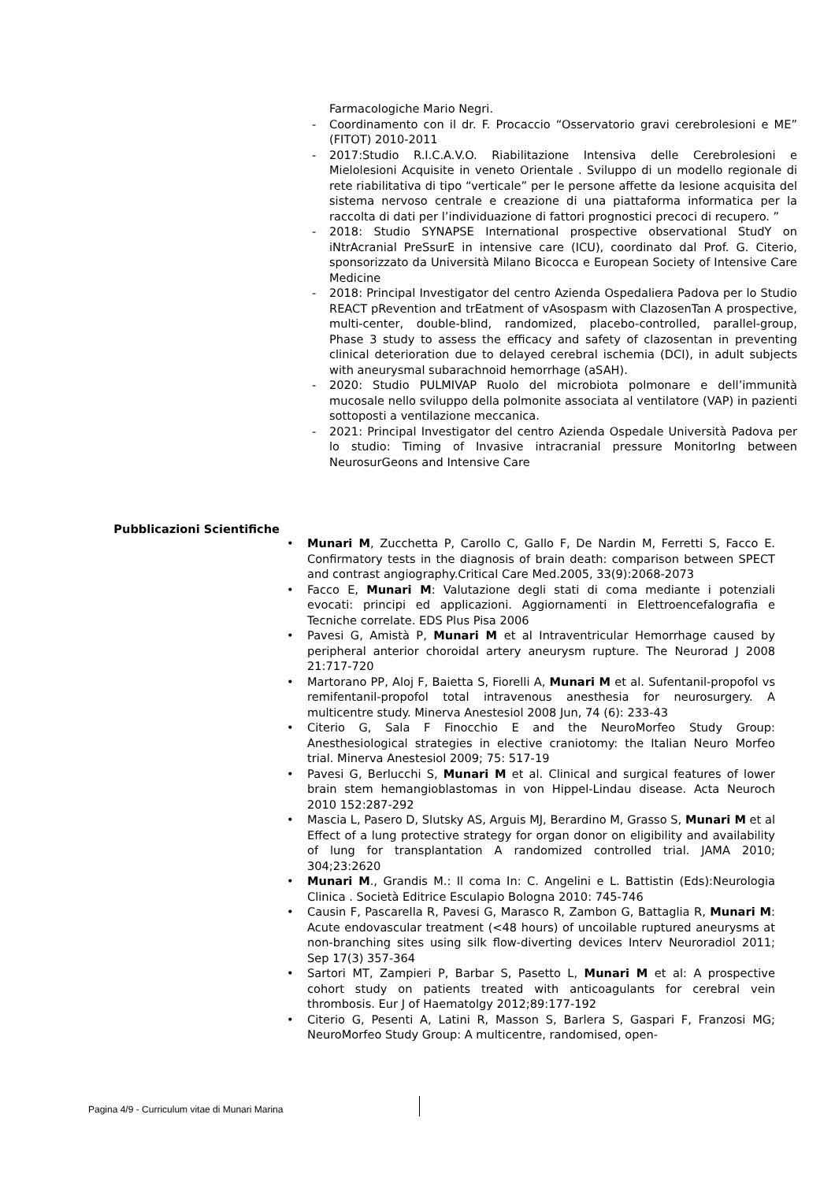Farmacologiche Mario Negri.
- Coordinamento con il dr. F. Procaccio “Osservatorio gravi cerebrolesioni e ME” (FITOT) 2010-2011
- 2017:Studio R.I.C.A.V.O. Riabilitazione Intensiva delle Cerebrolesioni e Mielolesioni Acquisite in veneto Orientale . Sviluppo di un modello regionale di rete riabilitativa di tipo “verticale” per le persone affette da lesione acquisita del sistema nervoso centrale e creazione di una piattaforma informatica per la raccolta di dati per l’individuazione di fattori prognostici precoci di recupero. ”
- 2018: Studio SYNAPSE International prospective observational StudY on iNtrAcranial PreSsurE in intensive care (ICU), coordinato dal Prof. G. Citerio, sponsorizzato da Università Milano Bicocca e European Society of Intensive Care Medicine
- 2018: Principal Investigator del centro Azienda Ospedaliera Padova per lo Studio REACT pRevention and trEatment of vAsospasm with ClazosenTan A prospective, multi-center, double-blind, randomized, placebo-controlled, parallel-group, Phase 3 study to assess the efficacy and safety of clazosentan in preventing clinical deterioration due to delayed cerebral ischemia (DCI), in adult subjects with aneurysmal subarachnoid hemorrhage (aSAH).
- 2020: Studio PULMIVAP Ruolo del microbiota polmonare e dell’immunità mucosale nello sviluppo della polmonite associata al ventilatore (VAP) in pazienti sottoposti a ventilazione meccanica.
- 2021: Principal Investigator del centro Azienda Ospedale Università Padova per lo studio: Timing of Invasive intracranial pressure MonitorIng between NeurosurGeons and Intensive Care
Pubblicazioni Scientifiche
• Munari M, Zucchetta P, Carollo C, Gallo F, De Nardin M, Ferretti S, Facco E. Confirmatory tests in the diagnosis of brain death: comparison between SPECT and contrast angiography.Critical Care Med.2005, 33(9):2068-2073
• Facco E, Munari M: Valutazione degli stati di coma mediante i potenziali evocati: principi ed applicazioni. Aggiornamenti in Elettroencefalografia e Tecniche correlate. EDS Plus Pisa 2006
• Pavesi G, Amistà P, Munari M et al Intraventricular Hemorrhage caused by peripheral anterior choroidal artery aneurysm rupture. The Neurorad J 2008 21:717-720
• Martorano PP, Aloj F, Baietta S, Fiorelli A, Munari M et al. Sufentanil-propofol vs remifentanil-propofol total intravenous anesthesia for neurosurgery. A multicentre study. Minerva Anestesiol 2008 Jun, 74 (6): 233-43
• Citerio G, Sala F Finocchio E and the NeuroMorfeo Study Group: Anesthesiological strategies in elective craniotomy: the Italian Neuro Morfeo trial. Minerva Anestesiol 2009; 75: 517-19
• Pavesi G, Berlucchi S, Munari M et al. Clinical and surgical features of lower brain stem hemangioblastomas in von Hippel-Lindau disease. Acta Neuroch 2010 152:287-292
• Mascia L, Pasero D, Slutsky AS, Arguis MJ, Berardino M, Grasso S, Munari M et al Effect of a lung protective strategy for organ donor on eligibility and availability of lung for transplantation A randomized controlled trial. JAMA 2010; 304;23:2620
• Munari M., Grandis M.: Il coma In: C. Angelini e L. Battistin (Eds):Neurologia Clinica . Società Editrice Esculapio Bologna 2010: 745-746
• Causin F, Pascarella R, Pavesi G, Marasco R, Zambon G, Battaglia R, Munari M: Acute endovascular treatment (<48 hours) of uncoilable ruptured aneurysms at non-branching sites using silk flow-diverting devices Interv Neuroradiol 2011; Sep 17(3) 357-364
• Sartori MT, Zampieri P, Barbar S, Pasetto L, Munari M et al: A prospective cohort study on patients treated with anticoagulants for cerebral vein thrombosis. Eur J of Haematolgy 2012;89:177-192
• Citerio G, Pesenti A, Latini R, Masson S, Barlera S, Gaspari F, Franzosi MG; NeuroMorfeo Study Group: A multicentre, randomised, open-
Pagina 4/9 - Curriculum vitae di Munari Marina